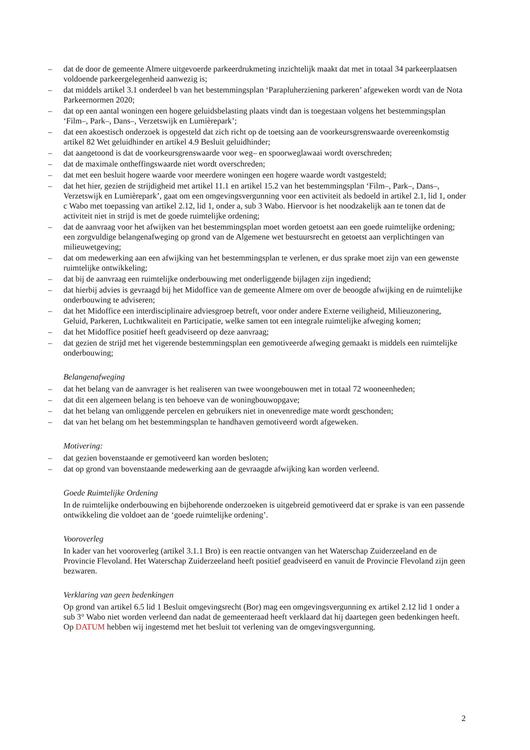– dat de door de gemeente Almere uitgevoerde parkeerdrukmeting inzichtelijk maakt dat met in totaal 34 parkeerplaatsen voldoende parkeergelegenheid aanwezig is;
– dat middels artikel 3.1 onderdeel b van het bestemmingsplan ‘Parapluherziening parkeren’ afgeweken wordt van de Nota Parkeernormen 2020;
– dat op een aantal woningen een hogere geluidsbelasting plaats vindt dan is toegestaan volgens het bestemmingsplan ‘Film–, Park–, Dans–, Verzetswijk en Lumièrepark’;
– dat een akoestisch onderzoek is opgesteld dat zich richt op de toetsing aan de voorkeursgrenswaarde overeenkomstig artikel 82 Wet geluidhinder en artikel 4.9 Besluit geluidhinder;
– dat aangetoond is dat de voorkeursgrenswaarde voor weg– en spoorweglawaai wordt overschreden;
– dat de maximale ontheffingswaarde niet wordt overschreden;
– dat met een besluit hogere waarde voor meerdere woningen een hogere waarde wordt vastgesteld;
– dat het hier, gezien de strijdigheid met artikel 11.1 en artikel 15.2 van het bestemmingsplan ‘Film–, Park–, Dans–, Verzetswijk en Lumièrepark’, gaat om een omgevingsvergunning voor een activiteit als bedoeld in artikel 2.1, lid 1, onder c Wabo met toepassing van artikel 2.12, lid 1, onder a, sub 3 Wabo. Hiervoor is het noodzakelijk aan te tonen dat de activiteit niet in strijd is met de goede ruimtelijke ordening;
– dat de aanvraag voor het afwijken van het bestemmingsplan moet worden getoetst aan een goede ruimtelijke ordening; een zorgvuldige belangenafweging op grond van de Algemene wet bestuursrecht en getoetst aan verplichtingen van milieuwetgeving;
– dat om medewerking aan een afwijking van het bestemmingsplan te verlenen, er dus sprake moet zijn van een gewenste ruimtelijke ontwikkeling;
– dat bij de aanvraag een ruimtelijke onderbouwing met onderliggende bijlagen zijn ingediend;
– dat hierbij advies is gevraagd bij het Midoffice van de gemeente Almere om over de beoogde afwijking en de ruimtelijke onderbouwing te adviseren;
– dat het Midoffice een interdisciplinaire adviesgroep betreft, voor onder andere Externe veiligheid, Milieuzonering, Geluid, Parkeren, Luchtkwaliteit en Participatie, welke samen tot een integrale ruimtelijke afweging komen;
– dat het Midoffice positief heeft geadviseerd op deze aanvraag;
– dat gezien de strijd met het vigerende bestemmingsplan een gemotiveerde afweging gemaakt is middels een ruimtelijke onderbouwing;
Belangenafweging
– dat het belang van de aanvrager is het realiseren van twee woongebouwen met in totaal 72 wooneenheden;
– dat dit een algemeen belang is ten behoeve van de woningbouwopgave;
– dat het belang van omliggende percelen en gebruikers niet in onevenredige mate wordt geschonden;
– dat van het belang om het bestemmingsplan te handhaven gemotiveerd wordt afgeweken.
Motivering:
– dat gezien bovenstaande er gemotiveerd kan worden besloten;
– dat op grond van bovenstaande medewerking aan de gevraagde afwijking kan worden verleend.
Goede Ruimtelijke Ordening
In de ruimtelijke onderbouwing en bijbehorende onderzoeken is uitgebreid gemotiveerd dat er sprake is van een passende ontwikkeling die voldoet aan de ‘goede ruimtelijke ordening’.
Vooroverleg
In kader van het vooroverleg (artikel 3.1.1 Bro) is een reactie ontvangen van het Waterschap Zuiderzeeland en de Provincie Flevoland. Het Waterschap Zuiderzeeland heeft positief geadviseerd en vanuit de Provincie Flevoland zijn geen bezwaren.
Verklaring van geen bedenkingen
Op grond van artikel 6.5 lid 1 Besluit omgevingsrecht (Bor) mag een omgevingsvergunning ex artikel 2.12 lid 1 onder a sub 3° Wabo niet worden verleend dan nadat de gemeenteraad heeft verklaard dat hij daartegen geen bedenkingen heeft. Op DATUM hebben wij ingestemd met het besluit tot verlening van de omgevingsvergunning.
2